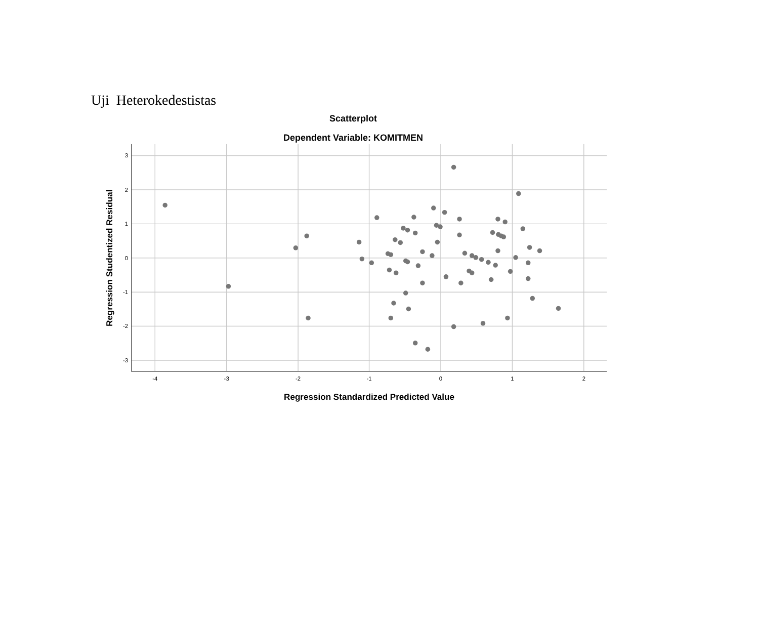Uji Heterokedestistas
Scatterplot
Dependent Variable: KOMITMEN
3
2
1
0
-1
-2
-3
-4
-3
-2
-1
0
1
2
Regression Standardized Predicted Value
Regression Studentized Residual